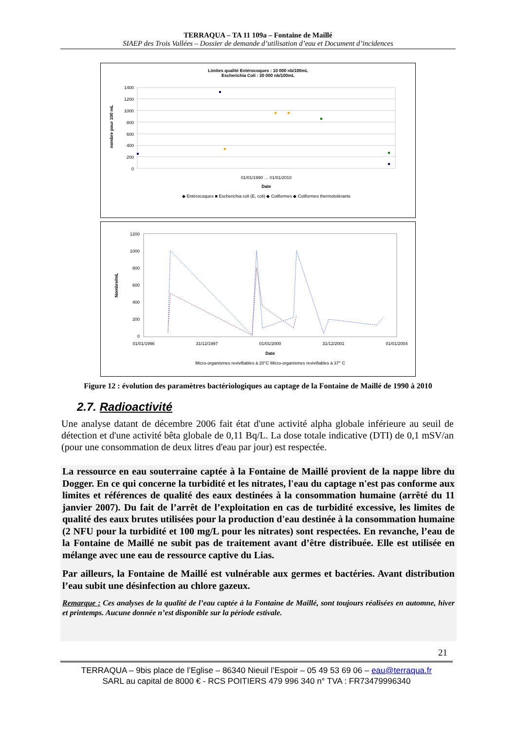TERRAQUA – TA 11 109a – Fontaine de Maillé
SIAEP des Trois Vallées – Dossier de demande d’utilisation d’eau et Document d’incidences
Limites qualité Entérocoques : 10 000 nb/100mL
Escherichia Coli : 20 000 nb/100mL
1400
1200
1000
800
600
400
200
0
nombre pour 100 mL
01/01/1990 … 01/01/2010
Date
◆ Entérocoques ■ Escherichia coli (E, coli) ◆ Coliformes ◆ Coliformes thermotolérants
1200
1000
800
600
400
200
0
Nombre/mL
01/01/1996
31/12/1997
01/01/2000
31/12/2001
01/01/2004
Date
Micro-organismes revivifiables à 20°C Micro-organismes revivifiables à 37° C
Figure 12 : évolution des paramètres bactériologiques au captage de la Fontaine de Maillé de 1990 à 2010
2.7. Radioactivité
Une analyse datant de décembre 2006 fait état d'une activité alpha globale inférieure au seuil de détection et d'une activité bêta globale de 0,11 Bq/L. La dose totale indicative (DTI) de 0,1 mSV/an (pour une consommation de deux litres d'eau par jour) est respectée.
La ressource en eau souterraine captée à la Fontaine de Maillé provient de la nappe libre du Dogger. En ce qui concerne la turbidité et les nitrates, l'eau du captage n'est pas conforme aux limites et références de qualité des eaux destinées à la consommation humaine (arrêté du 11 janvier 2007). Du fait de l’arrêt de l’exploitation en cas de turbidité excessive, les limites de qualité des eaux brutes utilisées pour la production d'eau destinée à la consommation humaine (2 NFU pour la turbidité et 100 mg/L pour les nitrates) sont respectées. En revanche, l’eau de la Fontaine de Maillé ne subit pas de traitement avant d’être distribuée. Elle est utilisée en mélange avec une eau de ressource captive du Lias.
Par ailleurs, la Fontaine de Maillé est vulnérable aux germes et bactéries. Avant distribution l’eau subit une désinfection au chlore gazeux.
Remarque : Ces analyses de la qualité de l’eau captée à la Fontaine de Maillé, sont toujours réalisées en automne, hiver et printemps. Aucune donnée n’est disponible sur la période estivale.
21
TERRAQUA – 9bis place de l’Eglise – 86340 Nieuil l’Espoir – 05 49 53 69 06 – eau@terraqua.fr
SARL au capital de 8000 € - RCS POITIERS 479 996 340 n° TVA : FR73479996340